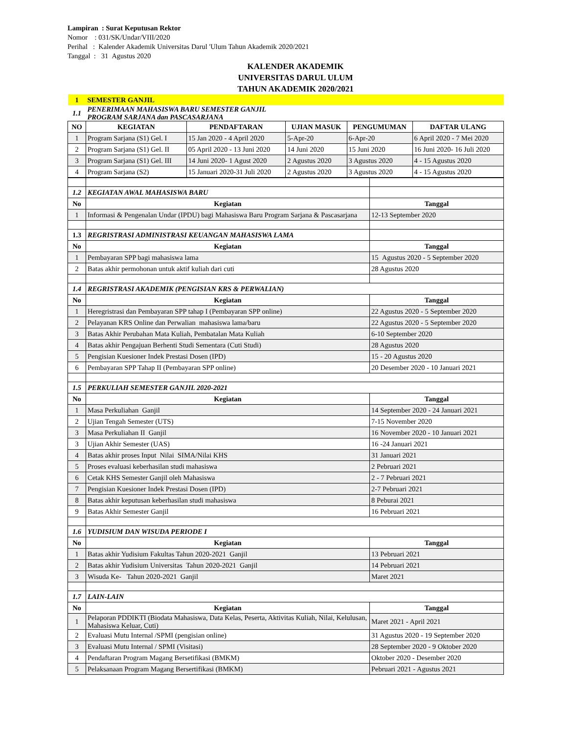Lampiran : Surat Keputusan Rektor
Nomor : 031/SK/Undar/VIII/2020
Perihal : Kalender Akademik Universitas Darul 'Ulum Tahun Akademik 2020/2021
Tanggal : 31 Agustus 2020
KALENDER AKADEMIK
UNIVERSITAS DARUL ULUM
TAHUN AKADEMIK 2020/2021
| 1 | SEMESTER GANJIL | | | | |
| 1.1 | PENERIMAAN MAHASISWA BARU SEMESTER GANJIL PROGRAM SARJANA dan PASCASARJANA | | | | |
| NO | KEGIATAN | PENDAFTARAN | UJIAN MASUK | PENGUMUMAN | DAFTAR ULANG |
| 1 | Program Sarjana (S1) Gel. I | 15 Jan 2020 - 4 April 2020 | 5-Apr-20 | 6-Apr-20 | 6 April 2020 - 7 Mei 2020 |
| 2 | Program Sarjana (S1) Gel. II | 05 April 2020 - 13 Juni 2020 | 14 Juni 2020 | 15 Juni 2020 | 16 Juni 2020- 16 Juli 2020 |
| 3 | Program Sarjana (S1) Gel. III | 14 Juni 2020- 1 Agust 2020 | 2 Agustus 2020 | 3 Agustus 2020 | 4 - 15 Agustus 2020 |
| 4 | Program Sarjana (S2) | 15 Januari 2020-31 Juli 2020 | 2 Agustus 2020 | 3 Agustus 2020 | 4 - 15 Agustus 2020 |
| 1.2 | KEGIATAN AWAL MAHASISWA BARU | |
| No | Kegiatan | Tanggal |
| 1 | Informasi & Pengenalan Undar (IPDU) bagi Mahasiswa Baru Program Sarjana & Pascasarjana | 12-13 September 2020 |
| 1.3 | REGRISTRASI ADMINISTRASI KEUANGAN MAHASISWA LAMA | |
| No | Kegiatan | Tanggal |
| 1 | Pembayaran SPP bagi mahasiswa lama | 15 Agustus 2020 - 5 September 2020 |
| 2 | Batas akhir permohonan untuk aktif kuliah dari cuti | 28 Agustus 2020 |
| 1.4 | REGRISTRASI AKADEMIK (PENGISIAN KRS & PERWALIAN) | |
| No | Kegiatan | Tanggal |
| 1 | Heregristrasi dan Pembayaran SPP tahap I (Pembayaran SPP online) | 22 Agustus 2020 - 5 September 2020 |
| 2 | Pelayanan KRS Online dan Perwalian mahasiswa lama/baru | 22 Agustus 2020 - 5 September 2020 |
| 3 | Batas Akhir Perubahan Mata Kuliah, Pembatalan Mata Kuliah | 6-10 September 2020 |
| 4 | Batas akhir Pengajuan Berhenti Studi Sementara (Cuti Studi) | 28 Agustus 2020 |
| 5 | Pengisian Kuesioner Indek Prestasi Dosen (IPD) | 15 - 20 Agustus 2020 |
| 6 | Pembayaran SPP Tahap II (Pembayaran SPP online) | 20 Desember 2020 - 10 Januari 2021 |
| 1.5 | PERKULIAH SEMESTER GANJIL 2020-2021 | |
| No | Kegiatan | Tanggal |
| 1 | Masa Perkuliahan Ganjil | 14 September 2020 - 24 Januari 2021 |
| 2 | Ujian Tengah Semester (UTS) | 7-15 November 2020 |
| 3 | Masa Perkuliahan II Ganjil | 16 November 2020 - 10 Januari 2021 |
| 3 | Ujian Akhir Semester (UAS) | 16 -24 Januari 2021 |
| 4 | Batas akhir proses Input Nilai SIMA/Nilai KHS | 31 Januari 2021 |
| 5 | Proses evaluasi keberhasilan studi mahasiswa | 2 Pebruari 2021 |
| 6 | Cetak KHS Semester Ganjil oleh Mahasiswa | 2 - 7 Pebruari 2021 |
| 7 | Pengisian Kuesioner Indek Prestasi Dosen (IPD) | 2-7 Pebruari 2021 |
| 8 | Batas akhir keputusan keberhasilan studi mahasiswa | 8 Peburai 2021 |
| 9 | Batas Akhir Semester Ganjil | 16 Pebruari 2021 |
| 1.6 | YUDISIUM DAN WISUDA PERIODE I | |
| No | Kegiatan | Tanggal |
| 1 | Batas akhir Yudisium Fakultas Tahun 2020-2021 Ganjil | 13 Pebruari 2021 |
| 2 | Batas akhir Yudisium Universitas Tahun 2020-2021 Ganjil | 14 Pebruari 2021 |
| 3 | Wisuda Ke- Tahun 2020-2021 Ganjil | Maret 2021 |
| 1.7 | LAIN-LAIN | |
| No | Kegiatan | Tanggal |
| 1 | Pelaporan PDDIKTI (Biodata Mahasiswa, Data Kelas, Peserta, Aktivitas Kuliah, Nilai, Kelulusan, Mahasiswa Keluar, Cuti) | Maret 2021 - April 2021 |
| 2 | Evaluasi Mutu Internal /SPMI (pengisian online) | 31 Agustus 2020 - 19 September 2020 |
| 3 | Evaluasi Mutu Internal / SPMI (Visitasi) | 28 September 2020 - 9 Oktober 2020 |
| 4 | Pendaftaran Program Magang Bersetifikasi (BMKM) | Oktober 2020 - Desember 2020 |
| 5 | Pelaksanaan Program Magang Bersertifikasi (BMKM) | Pebruari 2021 - Agustus 2021 |